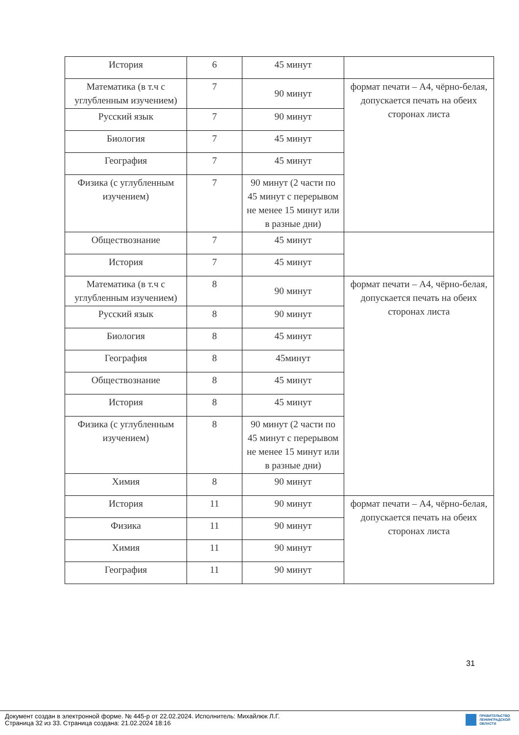| История | 6 | 45 минут | |
| Математика (в т.ч с углубленным изучением) | 7 | 90 минут | формат печати – А4, чёрно-белая, допускается печать на обеих сторонах листа |
| Русский язык | 7 | 90 минут | |
| Биология | 7 | 45 минут | |
| География | 7 | 45 минут | |
| Физика (с углубленным изучением) | 7 | 90 минут (2 части по 45 минут с перерывом не менее 15 минут или в разные дни) | |
| Обществознание | 7 | 45 минут | |
| История | 7 | 45 минут | |
| Математика (в т.ч с углубленным изучением) | 8 | 90 минут | формат печати – А4, чёрно-белая, допускается печать на обеих сторонах листа |
| Русский язык | 8 | 90 минут | |
| Биология | 8 | 45 минут | |
| География | 8 | 45минут | |
| Обществознание | 8 | 45 минут | |
| История | 8 | 45 минут | |
| Физика (с углубленным изучением) | 8 | 90 минут (2 части по 45 минут с перерывом не менее 15 минут или в разные дни) | |
| Химия | 8 | 90 минут | |
| История | 11 | 90 минут | формат печати – А4, чёрно-белая, допускается печать на обеих сторонах листа |
| Физика | 11 | 90 минут | |
| Химия | 11 | 90 минут | |
| География | 11 | 90 минут | |
31
Документ создан в электронной форме. № 445-р от 22.02.2024. Исполнитель: Михайлюк Л.Г.
Страница 32 из 33. Страница создана: 21.02.2024 18:16
ПРАВИТЕЛЬСТВО
ЛЕНИНГРАДСКОЙ
ОБЛАСТИ